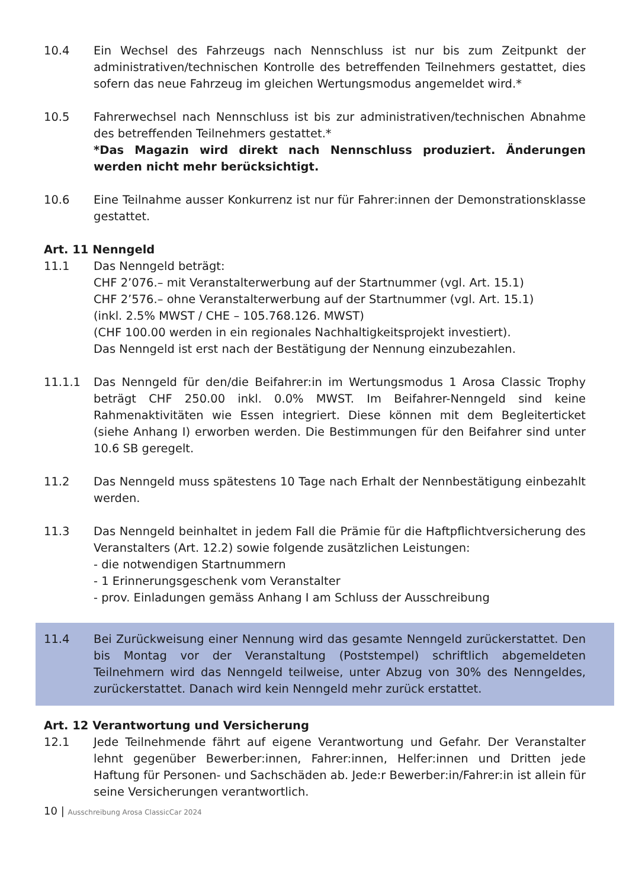10.4 Ein Wechsel des Fahrzeugs nach Nennschluss ist nur bis zum Zeitpunkt der administrativen/technischen Kontrolle des betreffenden Teilnehmers gestattet, dies sofern das neue Fahrzeug im gleichen Wertungsmodus angemeldet wird.*
10.5 Fahrerwechsel nach Nennschluss ist bis zur administrativen/technischen Abnahme des betreffenden Teilnehmers gestattet.*
*Das Magazin wird direkt nach Nennschluss produziert. Änderungen werden nicht mehr berücksichtigt.
10.6 Eine Teilnahme ausser Konkurrenz ist nur für Fahrer:innen der Demonstrationsklasse gestattet.
Art. 11 Nenngeld
11.1 Das Nenngeld beträgt:
CHF 2’076.– mit Veranstalterwerbung auf der Startnummer (vgl. Art. 15.1)
CHF 2’576.– ohne Veranstalterwerbung auf der Startnummer (vgl. Art. 15.1)
(inkl. 2.5% MWST / CHE – 105.768.126. MWST)
(CHF 100.00 werden in ein regionales Nachhaltigkeitsprojekt investiert).
Das Nenngeld ist erst nach der Bestätigung der Nennung einzubezahlen.
11.1.1 Das Nenngeld für den/die Beifahrer:in im Wertungsmodus 1 Arosa Classic Trophy beträgt CHF 250.00 inkl. 0.0% MWST. Im Beifahrer-Nenngeld sind keine Rahmenaktivitäten wie Essen integriert. Diese können mit dem Begleiterticket (siehe Anhang I) erworben werden. Die Bestimmungen für den Beifahrer sind unter 10.6 SB geregelt.
11.2 Das Nenngeld muss spätestens 10 Tage nach Erhalt der Nennbestätigung einbezahlt werden.
11.3 Das Nenngeld beinhaltet in jedem Fall die Prämie für die Haftpflichtversicherung des Veranstalters (Art. 12.2) sowie folgende zusätzlichen Leistungen:
- die notwendigen Startnummern
- 1 Erinnerungsgeschenk vom Veranstalter
- prov. Einladungen gemäss Anhang I am Schluss der Ausschreibung
11.4 Bei Zurückweisung einer Nennung wird das gesamte Nenngeld zurückerstattet. Den bis Montag vor der Veranstaltung (Poststempel) schriftlich abgemeldeten Teilnehmern wird das Nenngeld teilweise, unter Abzug von 30% des Nenngeldes, zurückerstattet. Danach wird kein Nenngeld mehr zurück erstattet.
Art. 12 Verantwortung und Versicherung
12.1 Jede Teilnehmende fährt auf eigene Verantwortung und Gefahr. Der Veranstalter lehnt gegenüber Bewerber:innen, Fahrer:innen, Helfer:innen und Dritten jede Haftung für Personen- und Sachschäden ab. Jede:r Bewerber:in/Fahrer:in ist allein für seine Versicherungen verantwortlich.
10 | Ausschreibung Arosa ClassicCar 2024